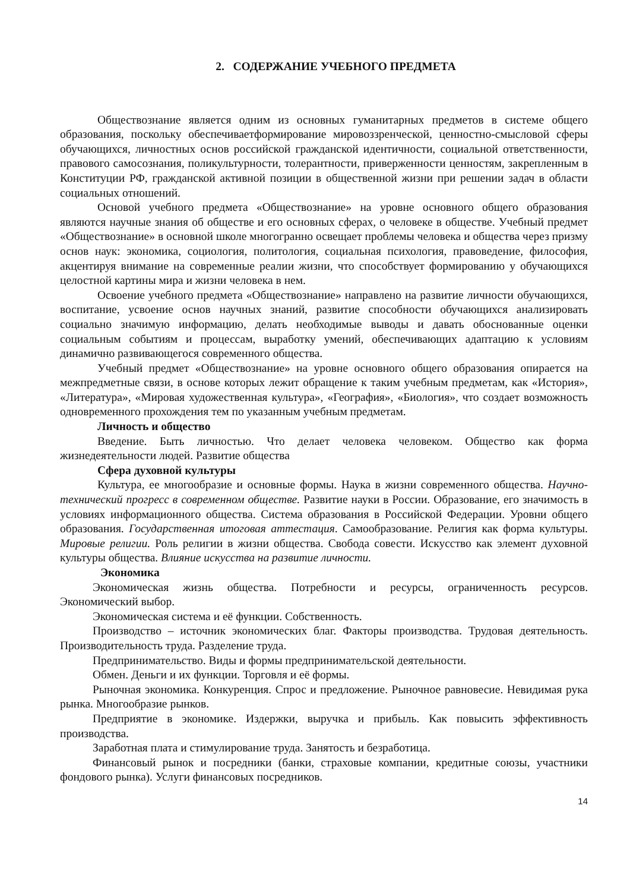2. СОДЕРЖАНИЕ УЧЕБНОГО ПРЕДМЕТА
Обществознание является одним из основных гуманитарных предметов в системе общего образования, поскольку обеспечиваетформирование мировоззренческой, ценностно-смысловой сферы обучающихся, личностных основ российской гражданской идентичности, социальной ответственности, правового самосознания, поликультурности, толерантности, приверженности ценностям, закрепленным в Конституции РФ, гражданской активной позиции в общественной жизни при решении задач в области социальных отношений.
Основой учебного предмета «Обществознание» на уровне основного общего образования являются научные знания об обществе и его основных сферах, о человеке в обществе. Учебный предмет «Обществознание» в основной школе многогранно освещает проблемы человека и общества через призму основ наук: экономика, социология, политология, социальная психология, правоведение, философия, акцентируя внимание на современные реалии жизни, что способствует формированию у обучающихся целостной картины мира и жизни человека в нем.
Освоение учебного предмета «Обществознание» направлено на развитие личности обучающихся, воспитание, усвоение основ научных знаний, развитие способности обучающихся анализировать социально значимую информацию, делать необходимые выводы и давать обоснованные оценки социальным событиям и процессам, выработку умений, обеспечивающих адаптацию к условиям динамично развивающегося современного общества.
Учебный предмет «Обществознание» на уровне основного общего образования опирается на межпредметные связи, в основе которых лежит обращение к таким учебным предметам, как «История», «Литература», «Мировая художественная культура», «География», «Биология», что создает возможность одновременного прохождения тем по указанным учебным предметам.
Личность и общество
Введение. Быть личностью. Что делает человека человеком. Общество как форма жизнедеятельности людей. Развитие общества
Сфера духовной культуры
Культура, ее многообразие и основные формы. Наука в жизни современного общества. Научно-технический прогресс в современном обществе. Развитие науки в России. Образование, его значимость в условиях информационного общества. Система образования в Российской Федерации. Уровни общего образования. Государственная итоговая аттестация. Самообразование. Религия как форма культуры. Мировые религии. Роль религии в жизни общества. Свобода совести. Искусство как элемент духовной культуры общества. Влияние искусства на развитие личности.
Экономика
Экономическая жизнь общества. Потребности и ресурсы, ограниченность ресурсов. Экономический выбор.
Экономическая система и её функции. Собственность.
Производство – источник экономических благ. Факторы производства. Трудовая деятельность. Производительность труда. Разделение труда.
Предпринимательство. Виды и формы предпринимательской деятельности.
Обмен. Деньги и их функции. Торговля и её формы.
Рыночная экономика. Конкуренция. Спрос и предложение. Рыночное равновесие. Невидимая рука рынка. Многообразие рынков.
Предприятие в экономике. Издержки, выручка и прибыль. Как повысить эффективность производства.
Заработная плата и стимулирование труда. Занятость и безработица.
Финансовый рынок и посредники (банки, страховые компании, кредитные союзы, участники фондового рынка). Услуги финансовых посредников.
14